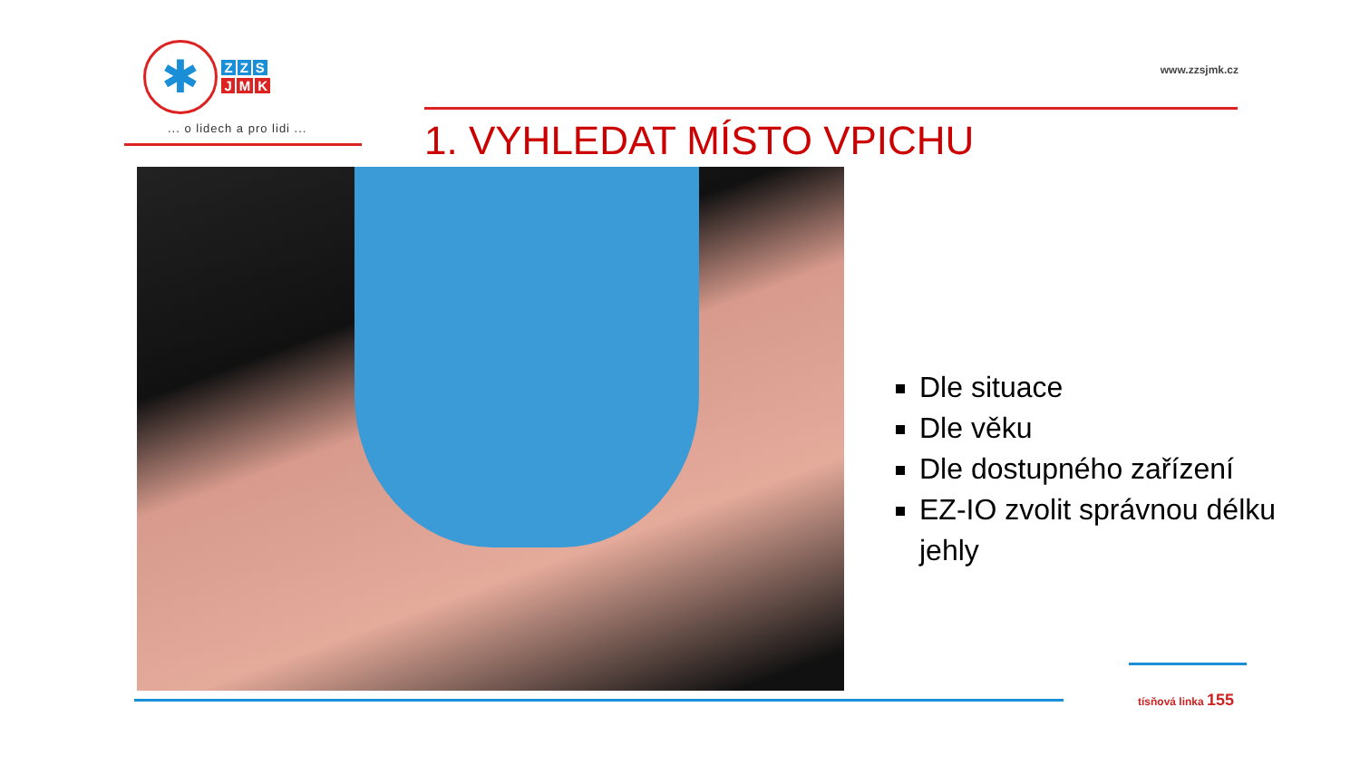✱ Z Z S
J M K
... o lidech a pro lidi ...
www.zzsjmk.cz
1. VYHLEDAT MÍSTO VPICHU
Dle situace
Dle věku
Dle dostupného zařízení
EZ-IO zvolit správnou délku jehly
tísňová linka 155